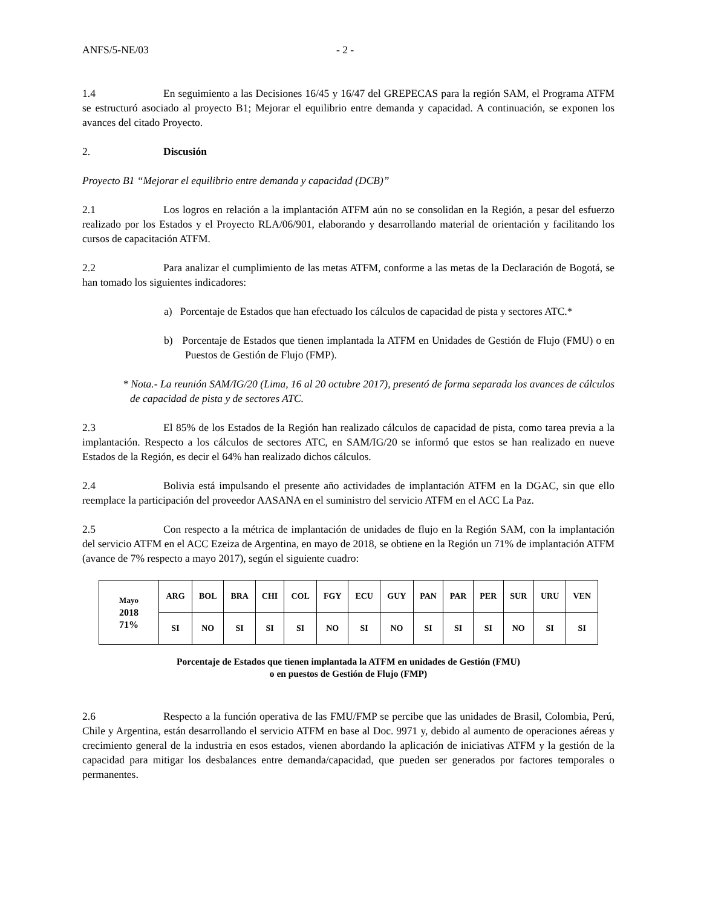ANFS/5-NE/03 - 2 -
1.4 En seguimiento a las Decisiones 16/45 y 16/47 del GREPECAS para la región SAM, el Programa ATFM se estructuró asociado al proyecto B1; Mejorar el equilibrio entre demanda y capacidad. A continuación, se exponen los avances del citado Proyecto.
2. Discusión
Proyecto B1 “Mejorar el equilibrio entre demanda y capacidad (DCB)”
2.1 Los logros en relación a la implantación ATFM aún no se consolidan en la Región, a pesar del esfuerzo realizado por los Estados y el Proyecto RLA/06/901, elaborando y desarrollando material de orientación y facilitando los cursos de capacitación ATFM.
2.2 Para analizar el cumplimiento de las metas ATFM, conforme a las metas de la Declaración de Bogotá, se han tomado los siguientes indicadores:
a) Porcentaje de Estados que han efectuado los cálculos de capacidad de pista y sectores ATC.*
b) Porcentaje de Estados que tienen implantada la ATFM en Unidades de Gestión de Flujo (FMU) o en Puestos de Gestión de Flujo (FMP).
* Nota.- La reunión SAM/IG/20 (Lima, 16 al 20 octubre 2017), presentó de forma separada los avances de cálculos de capacidad de pista y de sectores ATC.
2.3 El 85% de los Estados de la Región han realizado cálculos de capacidad de pista, como tarea previa a la implantación. Respecto a los cálculos de sectores ATC, en SAM/IG/20 se informó que estos se han realizado en nueve Estados de la Región, es decir el 64% han realizado dichos cálculos.
2.4 Bolivia está impulsando el presente año actividades de implantación ATFM en la DGAC, sin que ello reemplace la participación del proveedor AASANA en el suministro del servicio ATFM en el ACC La Paz.
2.5 Con respecto a la métrica de implantación de unidades de flujo en la Región SAM, con la implantación del servicio ATFM en el ACC Ezeiza de Argentina, en mayo de 2018, se obtiene en la Región un 71% de implantación ATFM (avance de 7% respecto a mayo 2017), según el siguiente cuadro:
| Mayo 2018 71% | ARG | BOL | BRA | CHI | COL | FGY | ECU | GUY | PAN | PAR | PER | SUR | URU | VEN |
| | SI | NO | SI | SI | SI | NO | SI | NO | SI | SI | SI | NO | SI | SI |
Porcentaje de Estados que tienen implantada la ATFM en unidades de Gestión (FMU)
o en puestos de Gestión de Flujo (FMP)
2.6 Respecto a la función operativa de las FMU/FMP se percibe que las unidades de Brasil, Colombia, Perú, Chile y Argentina, están desarrollando el servicio ATFM en base al Doc. 9971 y, debido al aumento de operaciones aéreas y crecimiento general de la industria en esos estados, vienen abordando la aplicación de iniciativas ATFM y la gestión de la capacidad para mitigar los desbalances entre demanda/capacidad, que pueden ser generados por factores temporales o permanentes.